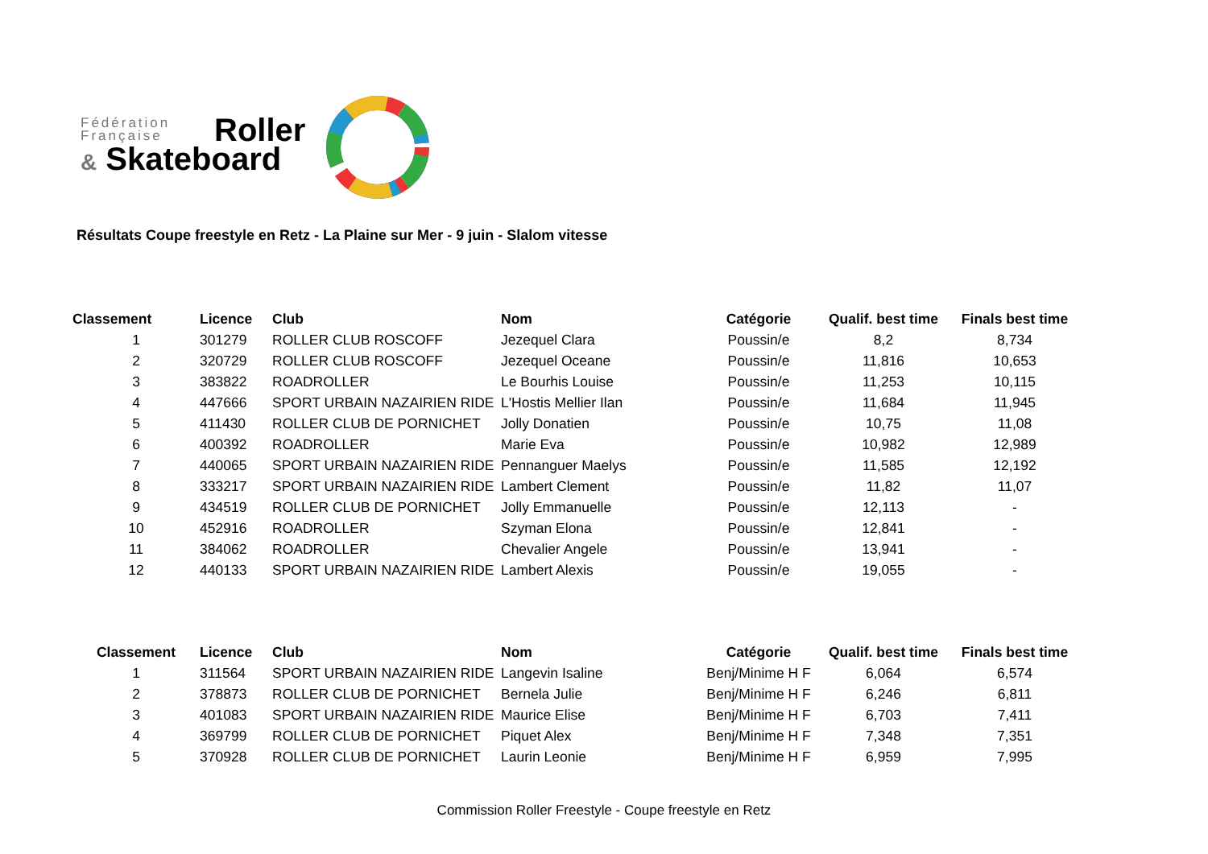Fédération
Française
Roller
& Skateboard
Résultats Coupe freestyle en Retz - La Plaine sur Mer - 9 juin - Slalom vitesse
| Classement | Licence | Club | Nom | Catégorie | Qualif. best time | Finals best time |
| --- | --- | --- | --- | --- | --- | --- |
| 1 | 301279 | ROLLER CLUB ROSCOFF | Jezequel Clara | Poussin/e | 8,2 | 8,734 |
| 2 | 320729 | ROLLER CLUB ROSCOFF | Jezequel Oceane | Poussin/e | 11,816 | 10,653 |
| 3 | 383822 | ROADROLLER | Le Bourhis Louise | Poussin/e | 11,253 | 10,115 |
| 4 | 447666 | SPORT URBAIN NAZAIRIEN RIDE | L'Hostis Mellier Ilan | Poussin/e | 11,684 | 11,945 |
| 5 | 411430 | ROLLER CLUB DE PORNICHET | Jolly Donatien | Poussin/e | 10,75 | 11,08 |
| 6 | 400392 | ROADROLLER | Marie Eva | Poussin/e | 10,982 | 12,989 |
| 7 | 440065 | SPORT URBAIN NAZAIRIEN RIDE | Pennanguer Maelys | Poussin/e | 11,585 | 12,192 |
| 8 | 333217 | SPORT URBAIN NAZAIRIEN RIDE | Lambert Clement | Poussin/e | 11,82 | 11,07 |
| 9 | 434519 | ROLLER CLUB DE PORNICHET | Jolly Emmanuelle | Poussin/e | 12,113 | - |
| 10 | 452916 | ROADROLLER | Szyman Elona | Poussin/e | 12,841 | - |
| 11 | 384062 | ROADROLLER | Chevalier Angele | Poussin/e | 13,941 | - |
| 12 | 440133 | SPORT URBAIN NAZAIRIEN RIDE | Lambert Alexis | Poussin/e | 19,055 | - |
| Classement | Licence | Club | Nom | Catégorie | Qualif. best time | Finals best time |
| --- | --- | --- | --- | --- | --- | --- |
| 1 | 311564 | SPORT URBAIN NAZAIRIEN RIDE | Langevin Isaline | Benj/Minime H F | 6,064 | 6,574 |
| 2 | 378873 | ROLLER CLUB DE PORNICHET | Bernela Julie | Benj/Minime H F | 6,246 | 6,811 |
| 3 | 401083 | SPORT URBAIN NAZAIRIEN RIDE | Maurice Elise | Benj/Minime H F | 6,703 | 7,411 |
| 4 | 369799 | ROLLER CLUB DE PORNICHET | Piquet Alex | Benj/Minime H F | 7,348 | 7,351 |
| 5 | 370928 | ROLLER CLUB DE PORNICHET | Laurin Leonie | Benj/Minime H F | 6,959 | 7,995 |
Commission Roller Freestyle - Coupe freestyle en Retz